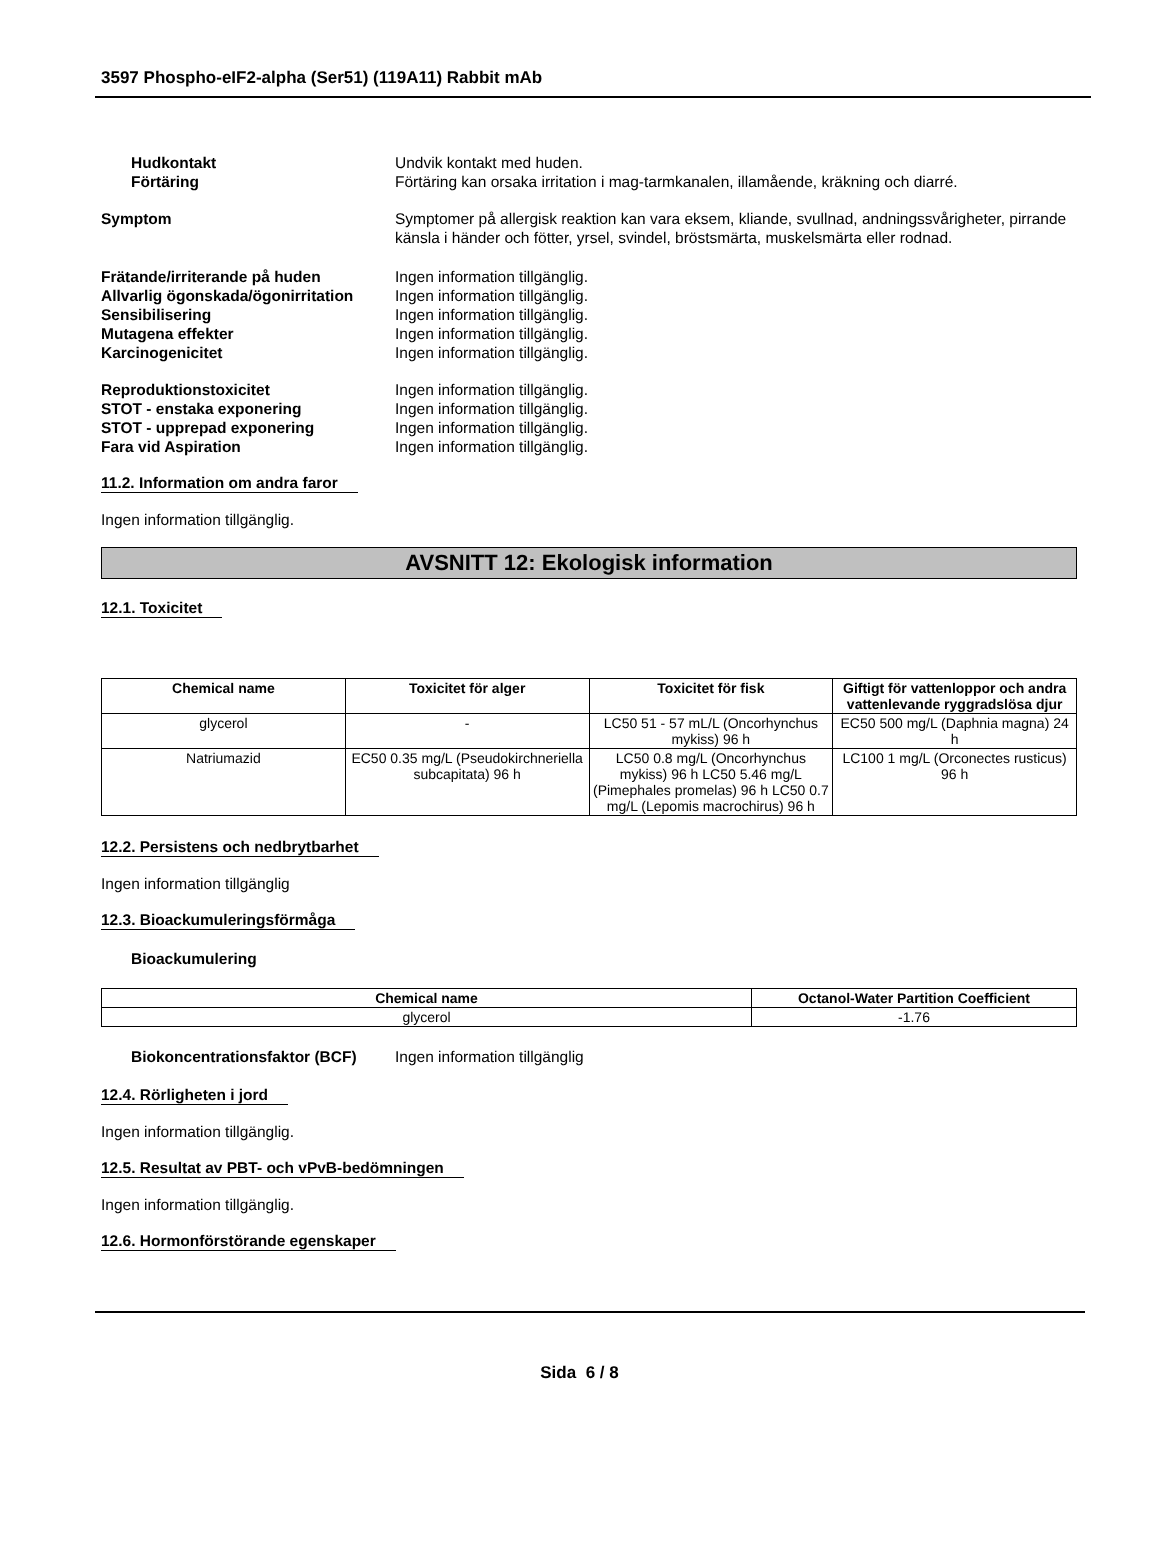3597 Phospho-eIF2-alpha (Ser51) (119A11) Rabbit mAb
Hudkontakt Undvik kontakt med huden.
Förtäring Förtäring kan orsaka irritation i mag-tarmkanalen, illamående, kräkning och diarré.
Symptom Symptomer på allergisk reaktion kan vara eksem, kliande, svullnad, andningssvårigheter, pirrande känsla i händer och fötter, yrsel, svindel, bröstsmärta, muskelsmärta eller rodnad.
Frätande/irriterande på huden Ingen information tillgänglig.
Allvarlig ögonskada/ögonirritation
Ingen information tillgänglig.
Sensibilisering Ingen information tillgänglig.
Mutagena effekter Ingen information tillgänglig.
Karcinogenicitet Ingen information tillgänglig.
Reproduktionstoxicitet Ingen information tillgänglig.
STOT - enstaka exponering Ingen information tillgänglig.
STOT - upprepad exponering Ingen information tillgänglig.
Fara vid Aspiration Ingen information tillgänglig.
11.2. Information om andra faror
Ingen information tillgänglig.
AVSNITT 12: Ekologisk information
12.1. Toxicitet
| Chemical name | Toxicitet för alger | Toxicitet för fisk | Giftigt för vattenloppor och andra vattenlevande ryggradslösa djur |
| --- | --- | --- | --- |
| glycerol | - | LC50 51 - 57 mL/L (Oncorhynchus mykiss) 96 h | EC50 500 mg/L (Daphnia magna) 24 h |
| Natriumazid | EC50 0.35 mg/L (Pseudokirchneriella subcapitata) 96 h | LC50 0.8 mg/L (Oncorhynchus mykiss) 96 h LC50 5.46 mg/L (Pimephales promelas) 96 h LC50 0.7 mg/L (Lepomis macrochirus) 96 h | LC100 1 mg/L (Orconectes rusticus) 96 h |
12.2. Persistens och nedbrytbarhet
Ingen information tillgänglig
12.3. Bioackumuleringsförmåga
Bioackumulering
| Chemical name | Octanol-Water Partition Coefficient |
| --- | --- |
| glycerol | -1.76 |
Biokoncentrationsfaktor (BCF)
Ingen information tillgänglig
12.4. Rörligheten i jord
Ingen information tillgänglig.
12.5. Resultat av PBT- och vPvB-bedömningen
Ingen information tillgänglig.
12.6. Hormonförstörande egenskaper
Sida 6 / 8